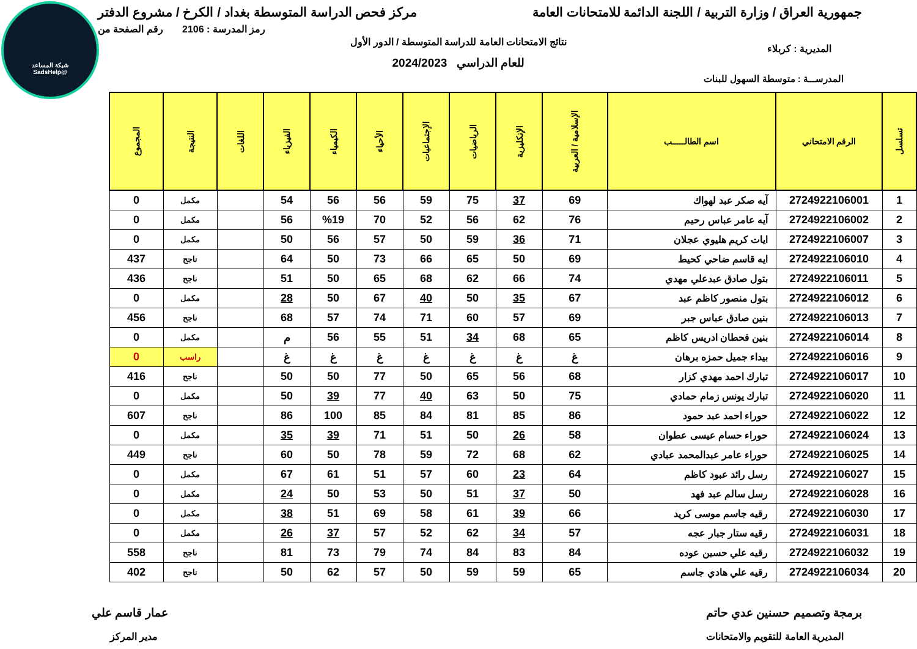شبكة المساعد
@SadsHelp
جمهورية العراق / وزارة التربية / اللجنة الدائمة للامتحانات العامة
مركز فحص الدراسة المتوسطة بغداد / الكرخ / مشروع الدفتر
رمز المدرسة : 2106 رقم الصفحة من
نتائج الامتحانات العامة للدراسة المتوسطة / الدور الأول
المديرية : كربلاء
للعام الدراسي 2024/2023
المدرســـة : متوسطة السهول للبنات
| تسلسل | الرقم الامتحاني | اسم الطالـــــب | الإسلامية / العربية | الإنكليزية | الرياضيات | الإجتماعيات | الأحياء | الكيمياء | الفيزياء | اللغات | النتيجة | المجموع |
| --- | --- | --- | --- | --- | --- | --- | --- | --- | --- | --- | --- | --- |
| 1 | 2724922106001 | آيه صكر عبد لهواك | 69 | 37 | 75 | 59 | 56 | 56 | 54 | | مكمل | 0 |
| 2 | 2724922106002 | آيه عامر عباس رحيم | 76 | 62 | 56 | 52 | 70 | %19 | 56 | | مكمل | 0 |
| 3 | 2724922106007 | ايات كريم هليوي عجلان | 71 | 36 | 59 | 50 | 57 | 56 | 50 | | مكمل | 0 |
| 4 | 2724922106010 | ايه قاسم ضاحي كحيط | 69 | 50 | 65 | 66 | 73 | 50 | 64 | | ناجح | 437 |
| 5 | 2724922106011 | بتول صادق عبدعلي مهدي | 74 | 66 | 62 | 68 | 65 | 50 | 51 | | ناجح | 436 |
| 6 | 2724922106012 | بتول منصور كاظم عبد | 67 | 35 | 50 | 40 | 67 | 50 | 28 | | مكمل | 0 |
| 7 | 2724922106013 | بنين صادق عباس جبر | 69 | 57 | 60 | 71 | 74 | 57 | 68 | | ناجح | 456 |
| 8 | 2724922106014 | بنين قحطان ادريس كاظم | 65 | 68 | 34 | 51 | 55 | 56 | م | | مكمل | 0 |
| 9 | 2724922106016 | بيداء جميل حمزه برهان | غ | غ | غ | غ | غ | غ | غ | | راسب | 0 |
| 10 | 2724922106017 | تبارك احمد مهدي كزار | 68 | 56 | 65 | 50 | 77 | 50 | 50 | | ناجح | 416 |
| 11 | 2724922106020 | تبارك يونس زمام حمادي | 75 | 50 | 63 | 40 | 77 | 39 | 50 | | مكمل | 0 |
| 12 | 2724922106022 | حوراء احمد عبد حمود | 86 | 85 | 81 | 84 | 85 | 100 | 86 | | ناجح | 607 |
| 13 | 2724922106024 | حوراء حسام عيسى عطوان | 58 | 26 | 50 | 51 | 71 | 39 | 35 | | مكمل | 0 |
| 14 | 2724922106025 | حوراء عامر عبدالمحمد عبادي | 62 | 68 | 72 | 59 | 78 | 50 | 60 | | ناجح | 449 |
| 15 | 2724922106027 | رسل رائد عبود كاظم | 64 | 23 | 60 | 57 | 51 | 61 | 67 | | مكمل | 0 |
| 16 | 2724922106028 | رسل سالم عبد فهد | 50 | 37 | 51 | 50 | 53 | 50 | 24 | | مكمل | 0 |
| 17 | 2724922106030 | رقيه جاسم موسى كريد | 66 | 39 | 61 | 58 | 69 | 51 | 38 | | مكمل | 0 |
| 18 | 2724922106031 | رقيه ستار جبار عجه | 57 | 34 | 62 | 52 | 57 | 37 | 26 | | مكمل | 0 |
| 19 | 2724922106032 | رقيه علي حسين عوده | 84 | 83 | 84 | 74 | 79 | 73 | 81 | | ناجح | 558 |
| 20 | 2724922106034 | رقيه علي هادي جاسم | 65 | 59 | 59 | 50 | 57 | 62 | 50 | | ناجح | 402 |
برمجة وتصميم حسنين عدي حاتم عمار قاسم علي
المديرية العامة للتقويم والامتحانات
مدير المركز